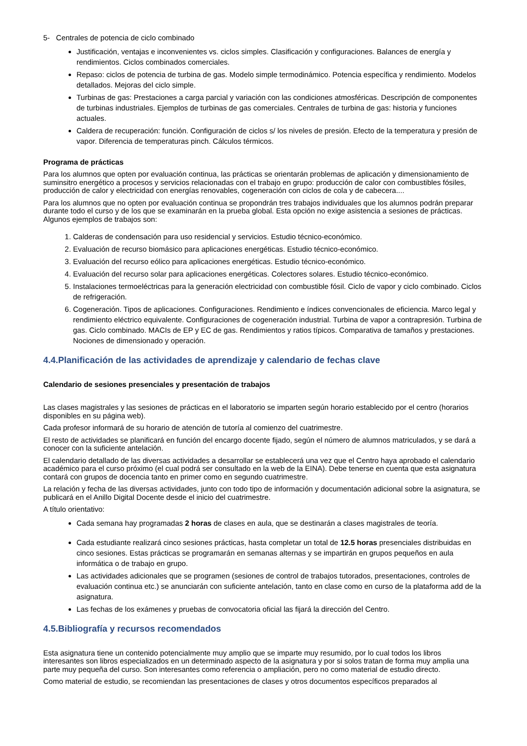5- Centrales de potencia de ciclo combinado
Justificación, ventajas e inconvenientes vs. ciclos simples. Clasificación y configuraciones. Balances de energía y rendimientos. Ciclos combinados comerciales.
Repaso: ciclos de potencia de turbina de gas. Modelo simple termodinámico. Potencia específica y rendimiento. Modelos detallados. Mejoras del ciclo simple.
Turbinas de gas: Prestaciones a carga parcial y variación con las condiciones atmosféricas. Descripción de componentes de turbinas industriales. Ejemplos de turbinas de gas comerciales. Centrales de turbina de gas: historia y funciones actuales.
Caldera de recuperación: función. Configuración de ciclos s/ los niveles de presión. Efecto de la temperatura y presión de vapor. Diferencia de temperaturas pinch. Cálculos térmicos.
Programa de prácticas
Para los alumnos que opten por evaluación continua, las prácticas se orientarán problemas de aplicación y dimensionamiento de suminsitro energético a procesos y servicios relacionadas con el trabajo en grupo: producción de calor con combustibles fósiles, producción de calor y electricidad con energías renovables, cogeneración con ciclos de cola y de cabecera....
Para los alumnos que no opten por evaluación continua se propondrán tres trabajos individuales que los alumnos podrán preparar durante todo el curso y de los que se examinarán en la prueba global. Esta opción no exige asistencia a sesiones de prácticas. Algunos ejemplos de trabajos son:
1. Calderas de condensación para uso residencial y servicios. Estudio técnico-económico.
2. Evaluación de recurso biomásico para aplicaciones energéticas. Estudio técnico-económico.
3. Evaluación del recurso eólico para aplicaciones energéticas. Estudio técnico-económico.
4. Evaluación del recurso solar para aplicaciones energéticas. Colectores solares. Estudio técnico-económico.
5. Instalaciones termoeléctricas para la generación electricidad con combustible fósil. Ciclo de vapor y ciclo combinado. Ciclos de refrigeración.
6. Cogeneración. Tipos de aplicaciones. Configuraciones. Rendimiento e índices convencionales de eficiencia. Marco legal y rendimiento eléctrico equivalente. Configuraciones de cogeneración industrial. Turbina de vapor a contrapresión. Turbina de gas. Ciclo combinado. MACIs de EP y EC de gas. Rendimientos y ratios típicos. Comparativa de tamaños y prestaciones. Nociones de dimensionado y operación.
4.4.Planificación de las actividades de aprendizaje y calendario de fechas clave
Calendario de sesiones presenciales y presentación de trabajos
Las clases magistrales y las sesiones de prácticas en el laboratorio se imparten según horario establecido por el centro (horarios disponibles en su página web).
Cada profesor informará de su horario de atención de tutoría al comienzo del cuatrimestre.
El resto de actividades se planificará en función del encargo docente fijado, según el número de alumnos matriculados, y se dará a conocer con la suficiente antelación.
El calendario detallado de las diversas actividades a desarrollar se establecerá una vez que el Centro haya aprobado el calendario académico para el curso próximo (el cual podrá ser consultado en la web de la EINA). Debe tenerse en cuenta que esta asignatura contará con grupos de docencia tanto en primer como en segundo cuatrimestre.
La relación y fecha de las diversas actividades, junto con todo tipo de información y documentación adicional sobre la asignatura, se publicará en el Anillo Digital Docente desde el inicio del cuatrimestre.
A título orientativo:
Cada semana hay programadas 2 horas de clases en aula, que se destinarán a clases magistrales de teoría.
Cada estudiante realizará cinco sesiones prácticas, hasta completar un total de 12.5 horas presenciales distribuidas en cinco sesiones. Estas prácticas se programarán en semanas alternas y se impartirán en grupos pequeños en aula informática o de trabajo en grupo.
Las actividades adicionales que se programen (sesiones de control de trabajos tutorados, presentaciones, controles de evaluación continua etc.) se anunciarán con suficiente antelación, tanto en clase como en curso de la plataforma add de la asignatura.
Las fechas de los exámenes y pruebas de convocatoria oficial las fijará la dirección del Centro.
4.5.Bibliografía y recursos recomendados
Esta asignatura tiene un contenido potencialmente muy amplio que se imparte muy resumido, por lo cual todos los libros interesantes son libros especializados en un determinado aspecto de la asignatura y por si solos tratan de forma muy amplia una parte muy pequeña del curso. Son interesantes como referencia o ampliación, pero no como material de estudio directo.
Como material de estudio, se recomiendan las presentaciones de clases y otros documentos específicos preparados al